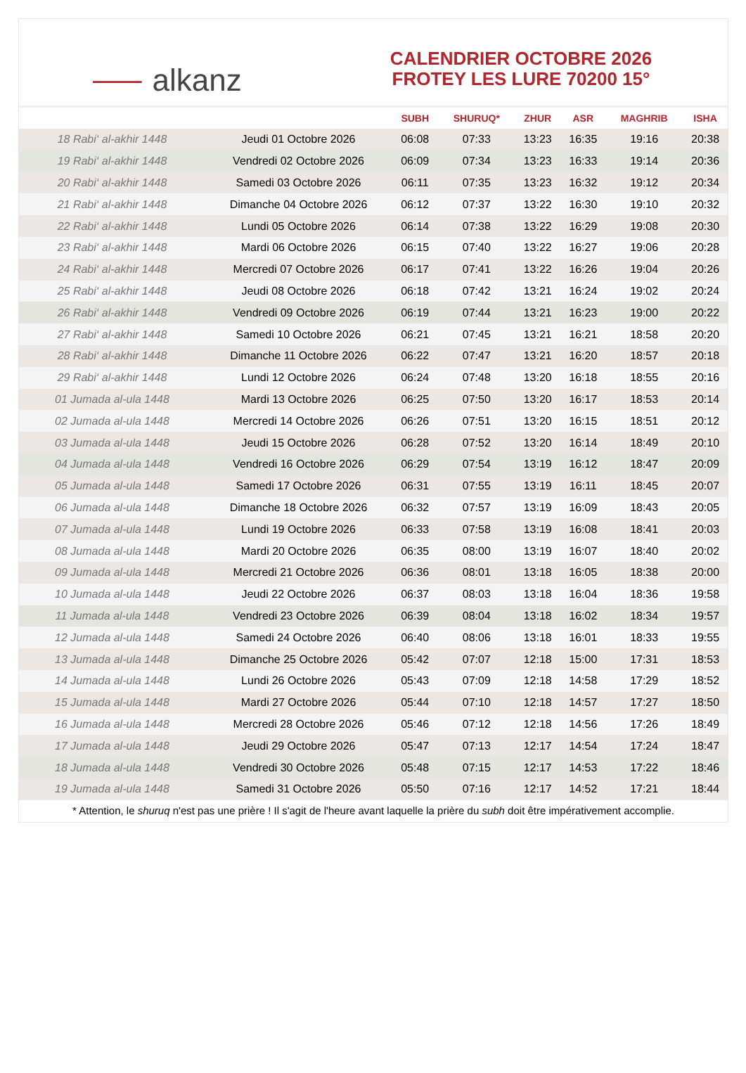⸺ alkanz
CALENDRIER OCTOBRE 2026
FROTEY LES LURE 70200 15°
| | | SUBH | SHURUQ* | ZHUR | ASR | MAGHRIB | ISHA |
| --- | --- | --- | --- | --- | --- | --- | --- |
| 18 Rabi‘ al-akhir 1448 | Jeudi 01 Octobre 2026 | 06:08 | 07:33 | 13:23 | 16:35 | 19:16 | 20:38 |
| 19 Rabi‘ al-akhir 1448 | Vendredi 02 Octobre 2026 | 06:09 | 07:34 | 13:23 | 16:33 | 19:14 | 20:36 |
| 20 Rabi‘ al-akhir 1448 | Samedi 03 Octobre 2026 | 06:11 | 07:35 | 13:23 | 16:32 | 19:12 | 20:34 |
| 21 Rabi‘ al-akhir 1448 | Dimanche 04 Octobre 2026 | 06:12 | 07:37 | 13:22 | 16:30 | 19:10 | 20:32 |
| 22 Rabi‘ al-akhir 1448 | Lundi 05 Octobre 2026 | 06:14 | 07:38 | 13:22 | 16:29 | 19:08 | 20:30 |
| 23 Rabi‘ al-akhir 1448 | Mardi 06 Octobre 2026 | 06:15 | 07:40 | 13:22 | 16:27 | 19:06 | 20:28 |
| 24 Rabi‘ al-akhir 1448 | Mercredi 07 Octobre 2026 | 06:17 | 07:41 | 13:22 | 16:26 | 19:04 | 20:26 |
| 25 Rabi‘ al-akhir 1448 | Jeudi 08 Octobre 2026 | 06:18 | 07:42 | 13:21 | 16:24 | 19:02 | 20:24 |
| 26 Rabi‘ al-akhir 1448 | Vendredi 09 Octobre 2026 | 06:19 | 07:44 | 13:21 | 16:23 | 19:00 | 20:22 |
| 27 Rabi‘ al-akhir 1448 | Samedi 10 Octobre 2026 | 06:21 | 07:45 | 13:21 | 16:21 | 18:58 | 20:20 |
| 28 Rabi‘ al-akhir 1448 | Dimanche 11 Octobre 2026 | 06:22 | 07:47 | 13:21 | 16:20 | 18:57 | 20:18 |
| 29 Rabi‘ al-akhir 1448 | Lundi 12 Octobre 2026 | 06:24 | 07:48 | 13:20 | 16:18 | 18:55 | 20:16 |
| 01 Jumada al-ula 1448 | Mardi 13 Octobre 2026 | 06:25 | 07:50 | 13:20 | 16:17 | 18:53 | 20:14 |
| 02 Jumada al-ula 1448 | Mercredi 14 Octobre 2026 | 06:26 | 07:51 | 13:20 | 16:15 | 18:51 | 20:12 |
| 03 Jumada al-ula 1448 | Jeudi 15 Octobre 2026 | 06:28 | 07:52 | 13:20 | 16:14 | 18:49 | 20:10 |
| 04 Jumada al-ula 1448 | Vendredi 16 Octobre 2026 | 06:29 | 07:54 | 13:19 | 16:12 | 18:47 | 20:09 |
| 05 Jumada al-ula 1448 | Samedi 17 Octobre 2026 | 06:31 | 07:55 | 13:19 | 16:11 | 18:45 | 20:07 |
| 06 Jumada al-ula 1448 | Dimanche 18 Octobre 2026 | 06:32 | 07:57 | 13:19 | 16:09 | 18:43 | 20:05 |
| 07 Jumada al-ula 1448 | Lundi 19 Octobre 2026 | 06:33 | 07:58 | 13:19 | 16:08 | 18:41 | 20:03 |
| 08 Jumada al-ula 1448 | Mardi 20 Octobre 2026 | 06:35 | 08:00 | 13:19 | 16:07 | 18:40 | 20:02 |
| 09 Jumada al-ula 1448 | Mercredi 21 Octobre 2026 | 06:36 | 08:01 | 13:18 | 16:05 | 18:38 | 20:00 |
| 10 Jumada al-ula 1448 | Jeudi 22 Octobre 2026 | 06:37 | 08:03 | 13:18 | 16:04 | 18:36 | 19:58 |
| 11 Jumada al-ula 1448 | Vendredi 23 Octobre 2026 | 06:39 | 08:04 | 13:18 | 16:02 | 18:34 | 19:57 |
| 12 Jumada al-ula 1448 | Samedi 24 Octobre 2026 | 06:40 | 08:06 | 13:18 | 16:01 | 18:33 | 19:55 |
| 13 Jumada al-ula 1448 | Dimanche 25 Octobre 2026 | 05:42 | 07:07 | 12:18 | 15:00 | 17:31 | 18:53 |
| 14 Jumada al-ula 1448 | Lundi 26 Octobre 2026 | 05:43 | 07:09 | 12:18 | 14:58 | 17:29 | 18:52 |
| 15 Jumada al-ula 1448 | Mardi 27 Octobre 2026 | 05:44 | 07:10 | 12:18 | 14:57 | 17:27 | 18:50 |
| 16 Jumada al-ula 1448 | Mercredi 28 Octobre 2026 | 05:46 | 07:12 | 12:18 | 14:56 | 17:26 | 18:49 |
| 17 Jumada al-ula 1448 | Jeudi 29 Octobre 2026 | 05:47 | 07:13 | 12:17 | 14:54 | 17:24 | 18:47 |
| 18 Jumada al-ula 1448 | Vendredi 30 Octobre 2026 | 05:48 | 07:15 | 12:17 | 14:53 | 17:22 | 18:46 |
| 19 Jumada al-ula 1448 | Samedi 31 Octobre 2026 | 05:50 | 07:16 | 12:17 | 14:52 | 17:21 | 18:44 |
* Attention, le shuruq n'est pas une prière ! Il s'agit de l'heure avant laquelle la prière du subh doit être impérativement accomplie.